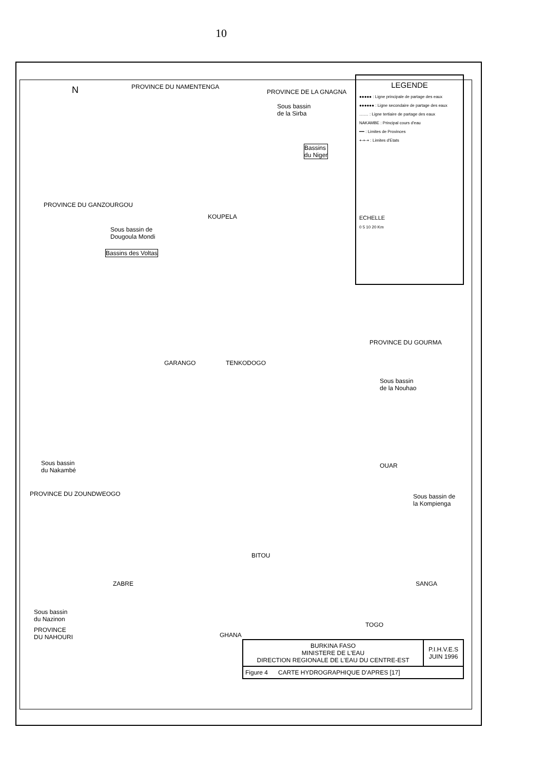10
PROVINCE DU NAMENTENGA
PROVINCE DE LA GNAGNA
N
Sous bassin
de la Sirba
Bassins
du Niger
PROVINCE DU GANZOURGOU
KOUPELA
Sous bassin de
Dougoula Mondi
Bassins des Voltas
PROVINCE DU GOURMA
GARANGO TENKODOGO
Sous bassin
de la Nouhao
Sous bassin
du Nakambé
PROVINCE DU ZOUNDWEOGO
OUAR
Sous bassin de
la Kompienga
BITOU
ZABRE SANGA
Sous bassin
du Nazinon
PROVINCE
DU NAHOURI
TOGO
GHANA
LEGENDE
●●●●● : Ligne principale de partage des eaux
●●●●●● : Ligne secondaire de partage des eaux
........ : Ligne tertiaire de partage des eaux
NAKAMBE : Principal cours d'eau
━━ : Limites de Provinces
+-+-+ : Limites d'Etats
ECHELLE
0 5 10 20 Km
| BURKINA FASO MINISTERE DE L'EAU DIRECTION REGIONALE DE L'EAU DU CENTRE-EST | P.I.H.V.E.S JUIN 1996 |
| Figure 4 CARTE HYDROGRAPHIQUE D'APRES [17] | |